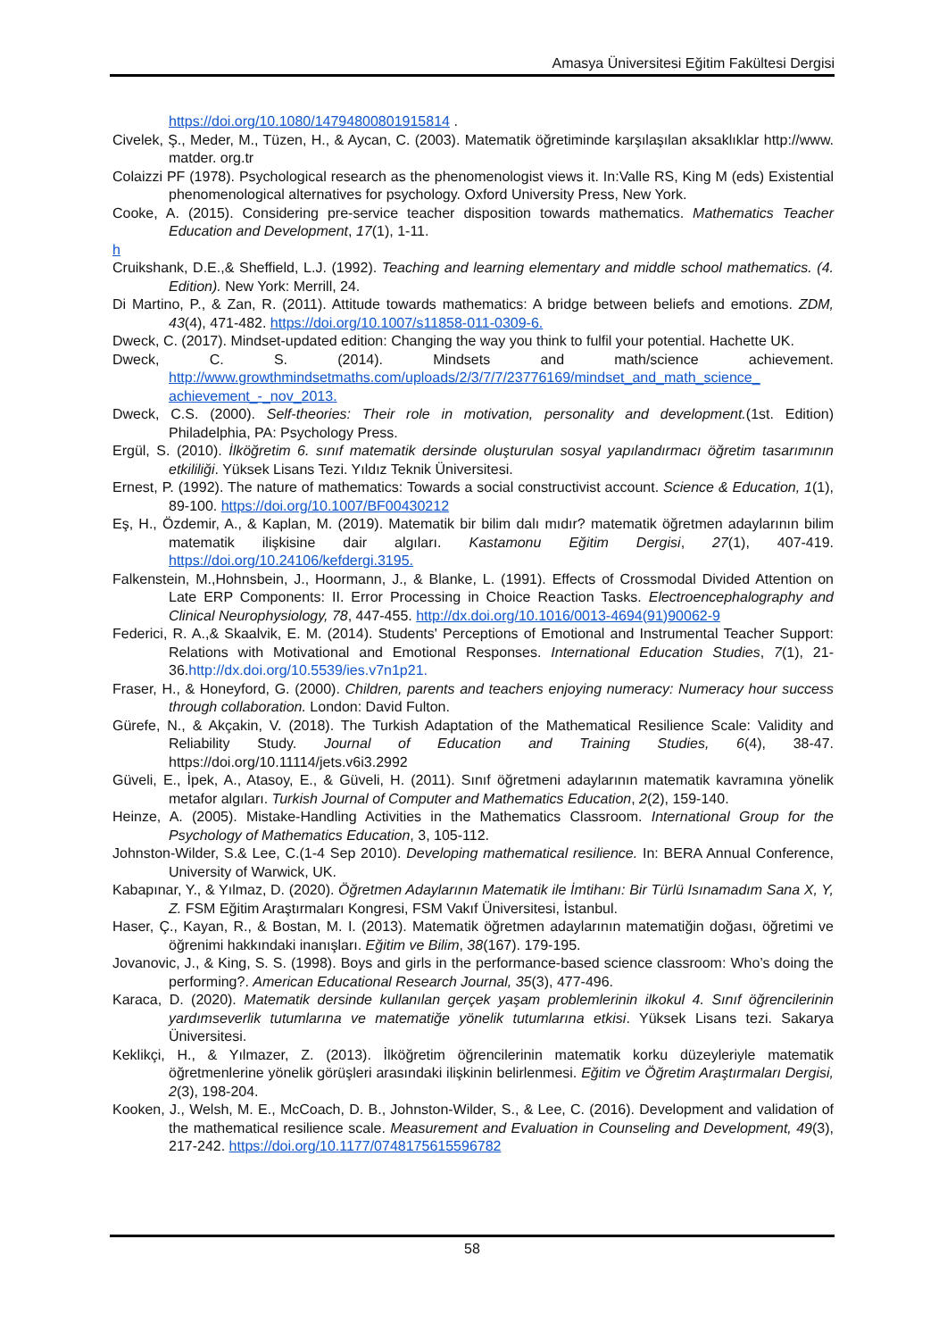Amasya Üniversitesi Eğitim Fakültesi Dergisi
https://doi.org/10.1080/14794800801915814 .
Civelek, Ş., Meder, M., Tüzen, H., & Aycan, C. (2003). Matematik öğretiminde karşılaşılan aksaklıklar http://www. matder. org.tr
Colaizzi PF (1978). Psychological research as the phenomenologist views it. In:Valle RS, King M (eds) Existential phenomenological alternatives for psychology. Oxford University Press, New York.
Cooke, A. (2015). Considering pre-service teacher disposition towards mathematics. Mathematics Teacher Education and Development, 17(1), 1-11.
h
Cruikshank, D.E.,& Sheffield, L.J. (1992). Teaching and learning elementary and middle school mathematics. (4. Edition). New York: Merrill, 24.
Di Martino, P., & Zan, R. (2011). Attitude towards mathematics: A bridge between beliefs and emotions. ZDM, 43(4), 471-482. https://doi.org/10.1007/s11858-011-0309-6.
Dweck, C. (2017). Mindset-updated edition: Changing the way you think to fulfil your potential. Hachette UK.
Dweck, C. S. (2014). Mindsets and math/science achievement. http://www.growthmindsetmaths.com/uploads/2/3/7/7/23776169/mindset_and_math_science_ achievement_-_nov_2013.
Dweck, C.S. (2000). Self-theories: Their role in motivation, personality and development.(1st. Edition) Philadelphia, PA: Psychology Press.
Ergül, S. (2010). İlköğretim 6. sınıf matematik dersinde oluşturulan sosyal yapılandırmacı öğretim tasarımının etkililiği. Yüksek Lisans Tezi. Yıldız Teknik Üniversitesi.
Ernest, P. (1992). The nature of mathematics: Towards a social constructivist account. Science & Education, 1(1), 89-100. https://doi.org/10.1007/BF00430212
Eş, H., Özdemir, A., & Kaplan, M. (2019). Matematik bir bilim dalı mıdır? matematik öğretmen adaylarının bilim matematik ilişkisine dair algıları. Kastamonu Eğitim Dergisi, 27(1), 407-419. https://doi.org/10.24106/kefdergi.3195.
Falkenstein, M.,Hohnsbein, J., Hoormann, J., & Blanke, L. (1991). Effects of Crossmodal Divided Attention on Late ERP Components: II. Error Processing in Choice Reaction Tasks. Electroencephalography and Clinical Neurophysiology, 78, 447-455. http://dx.doi.org/10.1016/0013-4694(91)90062-9
Federici, R. A.,& Skaalvik, E. M. (2014). Students' Perceptions of Emotional and Instrumental Teacher Support: Relations with Motivational and Emotional Responses. International Education Studies, 7(1), 21-36.http://dx.doi.org/10.5539/ies.v7n1p21.
Fraser, H., & Honeyford, G. (2000). Children, parents and teachers enjoying numeracy: Numeracy hour success through collaboration. London: David Fulton.
Gürefe, N., & Akçakin, V. (2018). The Turkish Adaptation of the Mathematical Resilience Scale: Validity and Reliability Study. Journal of Education and Training Studies, 6(4), 38-47. https://doi.org/10.11114/jets.v6i3.2992
Güveli, E., İpek, A., Atasoy, E., & Güveli, H. (2011). Sınıf öğretmeni adaylarının matematik kavramına yönelik metafor algıları. Turkish Journal of Computer and Mathematics Education, 2(2), 159-140.
Heinze, A. (2005). Mistake-Handling Activities in the Mathematics Classroom. International Group for the Psychology of Mathematics Education, 3, 105-112.
Johnston-Wilder, S.& Lee, C.(1-4 Sep 2010). Developing mathematical resilience. In: BERA Annual Conference, University of Warwick, UK.
Kabapınar, Y., & Yılmaz, D. (2020). Öğretmen Adaylarının Matematik ile İmtihanı: Bir Türlü Isınamadım Sana X, Y, Z. FSM Eğitim Araştırmaları Kongresi, FSM Vakıf Üniversitesi, İstanbul.
Haser, Ç., Kayan, R., & Bostan, M. I. (2013). Matematik öğretmen adaylarının matematiğin doğası, öğretimi ve öğrenimi hakkındaki inanışları. Eğitim ve Bilim, 38(167). 179-195.
Jovanovic, J., & King, S. S. (1998). Boys and girls in the performance-based science classroom: Who’s doing the performing?. American Educational Research Journal, 35(3), 477-496.
Karaca, D. (2020). Matematik dersinde kullanılan gerçek yaşam problemlerinin ilkokul 4. Sınıf öğrencilerinin yardımseverlik tutumlarına ve matematiğe yönelik tutumlarına etkisi. Yüksek Lisans tezi. Sakarya Üniversitesi.
Keklikçi, H., & Yılmazer, Z. (2013). İlköğretim öğrencilerinin matematik korku düzeyleriyle matematik öğretmenlerine yönelik görüşleri arasındaki ilişkinin belirlenmesi. Eğitim ve Öğretim Araştırmaları Dergisi, 2(3), 198-204.
Kooken, J., Welsh, M. E., McCoach, D. B., Johnston-Wilder, S., & Lee, C. (2016). Development and validation of the mathematical resilience scale. Measurement and Evaluation in Counseling and Development, 49(3), 217-242. https://doi.org/10.1177/0748175615596782
58